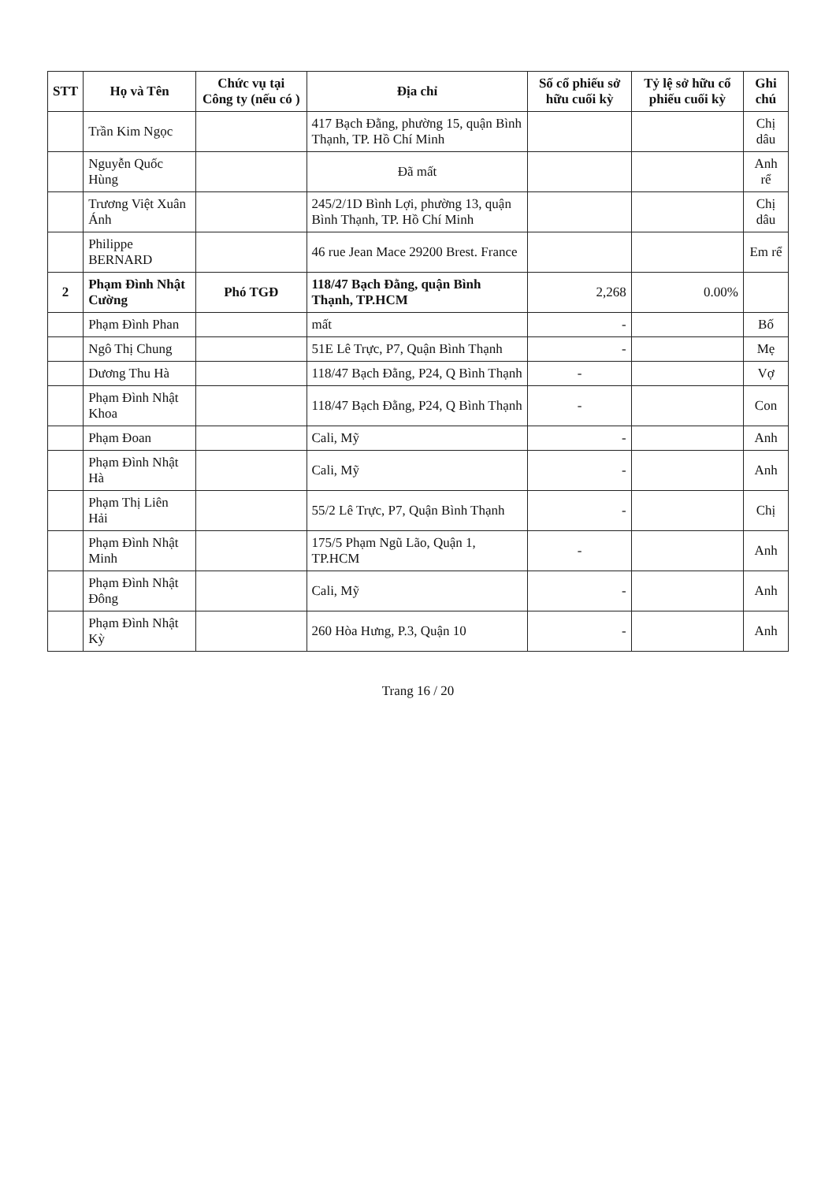| STT | Họ và Tên | Chức vụ tại Công ty (nếu có ) | Địa chỉ | Số cổ phiếu sở hữu cuối kỳ | Tỷ lệ sở hữu cổ phiếu cuối kỳ | Ghi chú |
| --- | --- | --- | --- | --- | --- | --- |
| | Trần Kim Ngọc | | 417 Bạch Đằng, phường 15, quận Bình Thạnh, TP. Hồ Chí Minh | | | Chị dâu |
| | Nguyễn Quốc Hùng | | Đã mất | | | Anh rể |
| | Trương Việt Xuân Ánh | | 245/2/1D Bình Lợi, phường 13, quận Bình Thạnh, TP. Hồ Chí Minh | | | Chị dâu |
| | Philippe BERNARD | | 46 rue Jean Mace 29200 Brest. France | | | Em rể |
| 2 | Phạm Đình Nhật Cường | Phó TGĐ | 118/47 Bạch Đằng, quận Bình Thạnh, TP.HCM | 2,268 | 0.00% | |
| | Phạm Đình Phan | | mất | - | | Bố |
| | Ngô Thị Chung | | 51E Lê Trực, P7, Quận Bình Thạnh | - | | Mẹ |
| | Dương Thu Hà | | 118/47 Bạch Đằng, P24, Q Bình Thạnh | - | | Vợ |
| | Phạm Đình Nhật Khoa | | 118/47 Bạch Đằng, P24, Q Bình Thạnh | - | | Con |
| | Phạm Đoan | | Cali, Mỹ | - | | Anh |
| | Phạm Đình Nhật Hà | | Cali, Mỹ | - | | Anh |
| | Phạm Thị Liên Hải | | 55/2 Lê Trực, P7, Quận Bình Thạnh | - | | Chị |
| | Phạm Đình Nhật Minh | | 175/5 Phạm Ngũ Lão, Quận 1, TP.HCM | - | | Anh |
| | Phạm Đình Nhật Đông | | Cali, Mỹ | - | | Anh |
| | Phạm Đình Nhật Kỳ | | 260 Hòa Hưng, P.3, Quận 10 | - | | Anh |
Trang 16 / 20